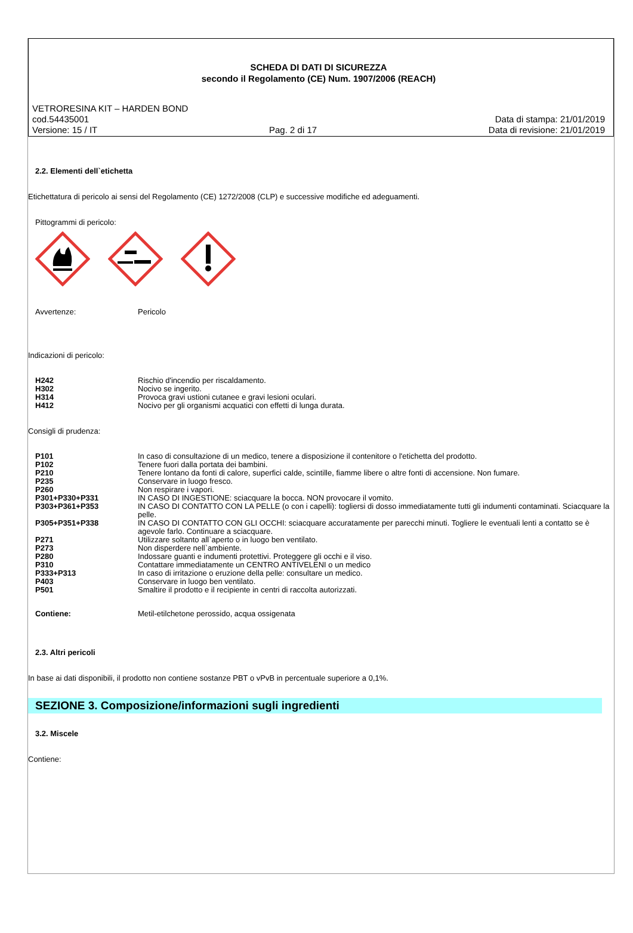SCHEDA DI DATI DI SICUREZZA
secondo il Regolamento (CE) Num. 1907/2006 (REACH)
VETRORESINA KIT – HARDEN BOND
cod.54435001 Data di stampa: 21/01/2019
Versione: 15 / IT Pag. 2 di 17 Data di revisione: 21/01/2019
2.2. Elementi dell`etichetta
Etichettatura di pericolo ai sensi del Regolamento (CE) 1272/2008 (CLP) e successive modifiche ed adeguamenti.
Pittogrammi di pericolo:
| Avvertenze: | Pericolo |
Indicazioni di pericolo:
| H242 | Rischio d'incendio per riscaldamento. |
| H302 | Nocivo se ingerito. |
| H314 | Provoca gravi ustioni cutanee e gravi lesioni oculari. |
| H412 | Nocivo per gli organismi acquatici con effetti di lunga durata. |
Consigli di prudenza:
| P101 | In caso di consultazione di un medico, tenere a disposizione il contenitore o l'etichetta del prodotto. |
| P102 | Tenere fuori dalla portata dei bambini. |
| P210 | Tenere lontano da fonti di calore, superfici calde, scintille, fiamme libere o altre fonti di accensione. Non fumare. |
| P235 | Conservare in luogo fresco. |
| P260 | Non respirare i vapori. |
| P301+P330+P331 | IN CASO DI INGESTIONE: sciacquare la bocca. NON provocare il vomito. |
| P303+P361+P353 | IN CASO DI CONTATTO CON LA PELLE (o con i capelli): togliersi di dosso immediatamente tutti gli indumenti contaminati. Sciacquare la pelle. |
| P305+P351+P338 | IN CASO DI CONTATTO CON GLI OCCHI: sciacquare accuratamente per parecchi minuti. Togliere le eventuali lenti a contatto se è agevole farlo. Continuare a sciacquare. |
| P271 | Utilizzare soltanto all`aperto o in luogo ben ventilato. |
| P273 | Non disperdere nell`ambiente. |
| P280 | Indossare guanti e indumenti protettivi. Proteggere gli occhi e il viso. |
| P310 | Contattare immediatamente un CENTRO ANTIVELENI o un medico |
| P333+P313 | In caso di irritazione o eruzione della pelle: consultare un medico. |
| P403 | Conservare in luogo ben ventilato. |
| P501 | Smaltire il prodotto e il recipiente in centri di raccolta autorizzati. |
| Contiene: | Metil-etilchetone perossido, acqua ossigenata |
2.3. Altri pericoli
In base ai dati disponibili, il prodotto non contiene sostanze PBT o vPvB in percentuale superiore a 0,1%.
SEZIONE 3. Composizione/informazioni sugli ingredienti
3.2. Miscele
Contiene: